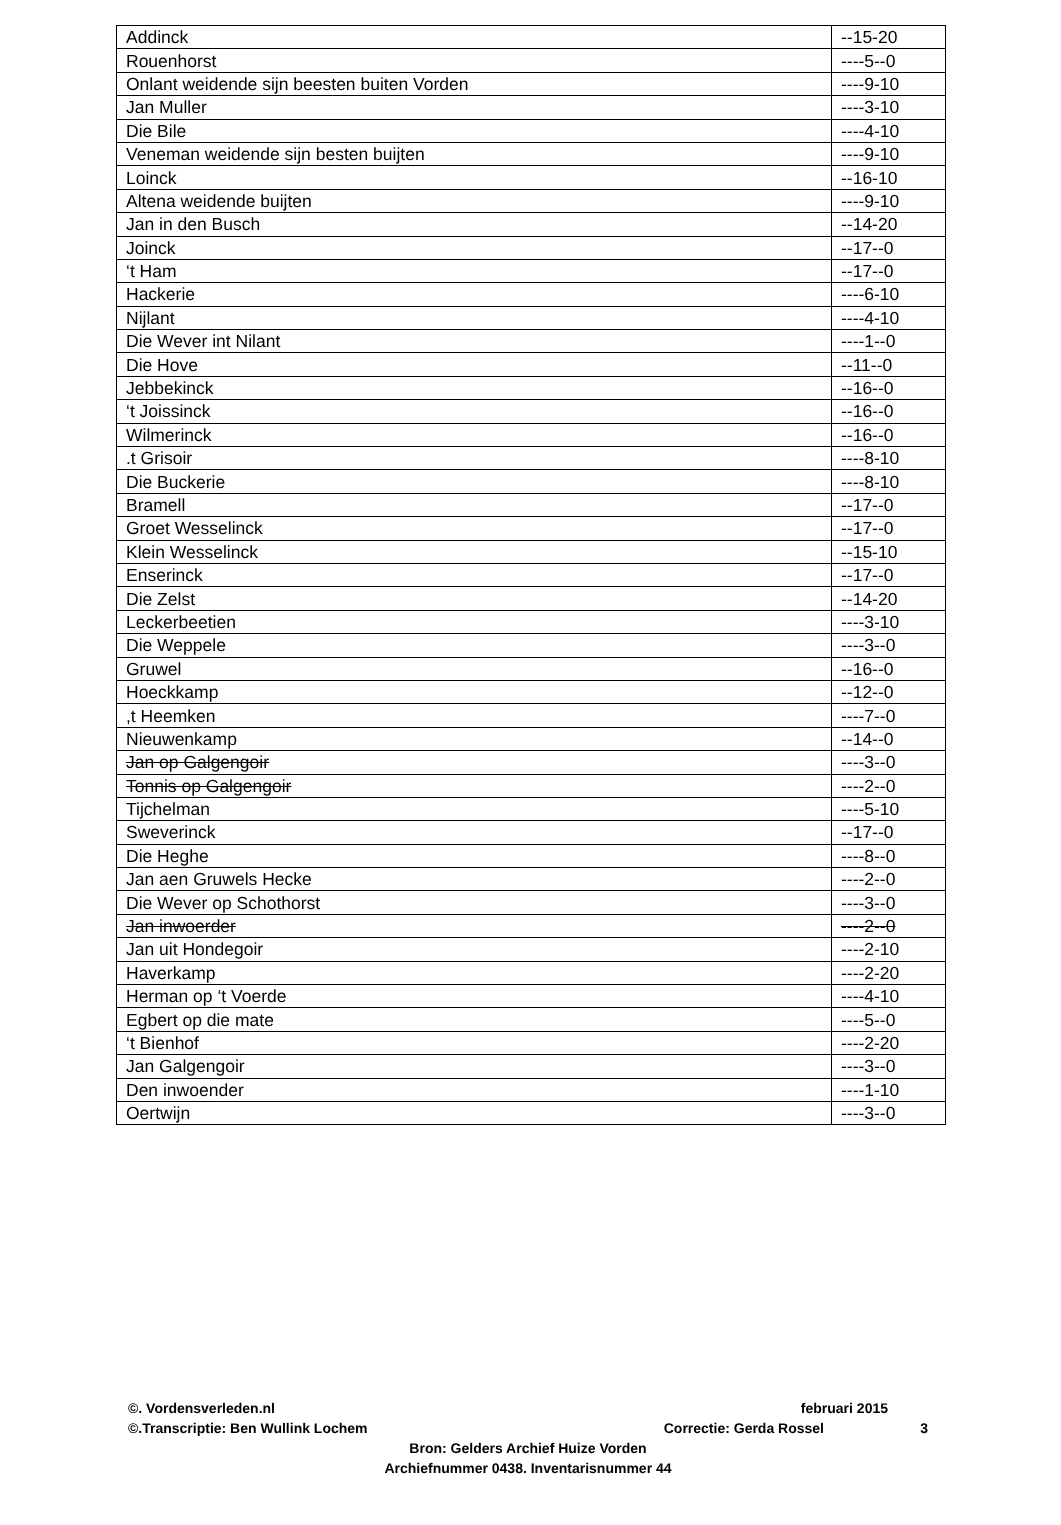| Addinck | --15-20 |
| Rouenhorst | ----5--0 |
| Onlant weidende sijn beesten buiten Vorden | ----9-10 |
| Jan Muller | ----3-10 |
| Die Bile | ----4-10 |
| Veneman weidende sijn besten buijten | ----9-10 |
| Loinck | --16-10 |
| Altena weidende buijten | ----9-10 |
| Jan in den Busch | --14-20 |
| Joinck | --17--0 |
| ‘t Ham | --17--0 |
| Hackerie | ----6-10 |
| Nijlant | ----4-10 |
| Die Wever int Nilant | ----1--0 |
| Die Hove | --11--0 |
| Jebbekinck | --16--0 |
| ‘t Joissinck | --16--0 |
| Wilmerinck | --16--0 |
| .t Grisoir | ----8-10 |
| Die Buckerie | ----8-10 |
| Bramell | --17--0 |
| Groet Wesselinck | --17--0 |
| Klein Wesselinck | --15-10 |
| Enserinck | --17--0 |
| Die Zelst | --14-20 |
| Leckerbeetien | ----3-10 |
| Die Weppele | ----3--0 |
| Gruwel | --16--0 |
| Hoeckkamp | --12--0 |
| ,t Heemken | ----7--0 |
| Nieuwenkamp | --14--0 |
| Jan op Galgengoir | ----3--0 |
| Tonnis op Galgengoir | ----2--0 |
| Tijchelman | ----5-10 |
| Sweverinck | --17--0 |
| Die Heghe | ----8--0 |
| Jan aen Gruwels Hecke | ----2--0 |
| Die Wever op Schothorst | ----3--0 |
| Jan inwoerder | ----2--0 |
| Jan uit Hondegoir | ----2-10 |
| Haverkamp | ----2-20 |
| Herman op ‘t Voerde | ----4-10 |
| Egbert op die mate | ----5--0 |
| ‘t Bienhof | ----2-20 |
| Jan Galgengoir | ----3--0 |
| Den inwoender | ----1-10 |
| Oertwijn | ----3--0 |
©. Vordensverleden.nl februari 2015
©.Transcriptie: Ben Wullink Lochem Correctie: Gerda Rossel 3
Bron: Gelders Archief Huize Vorden
Archiefnummer 0438. Inventarisnummer 44